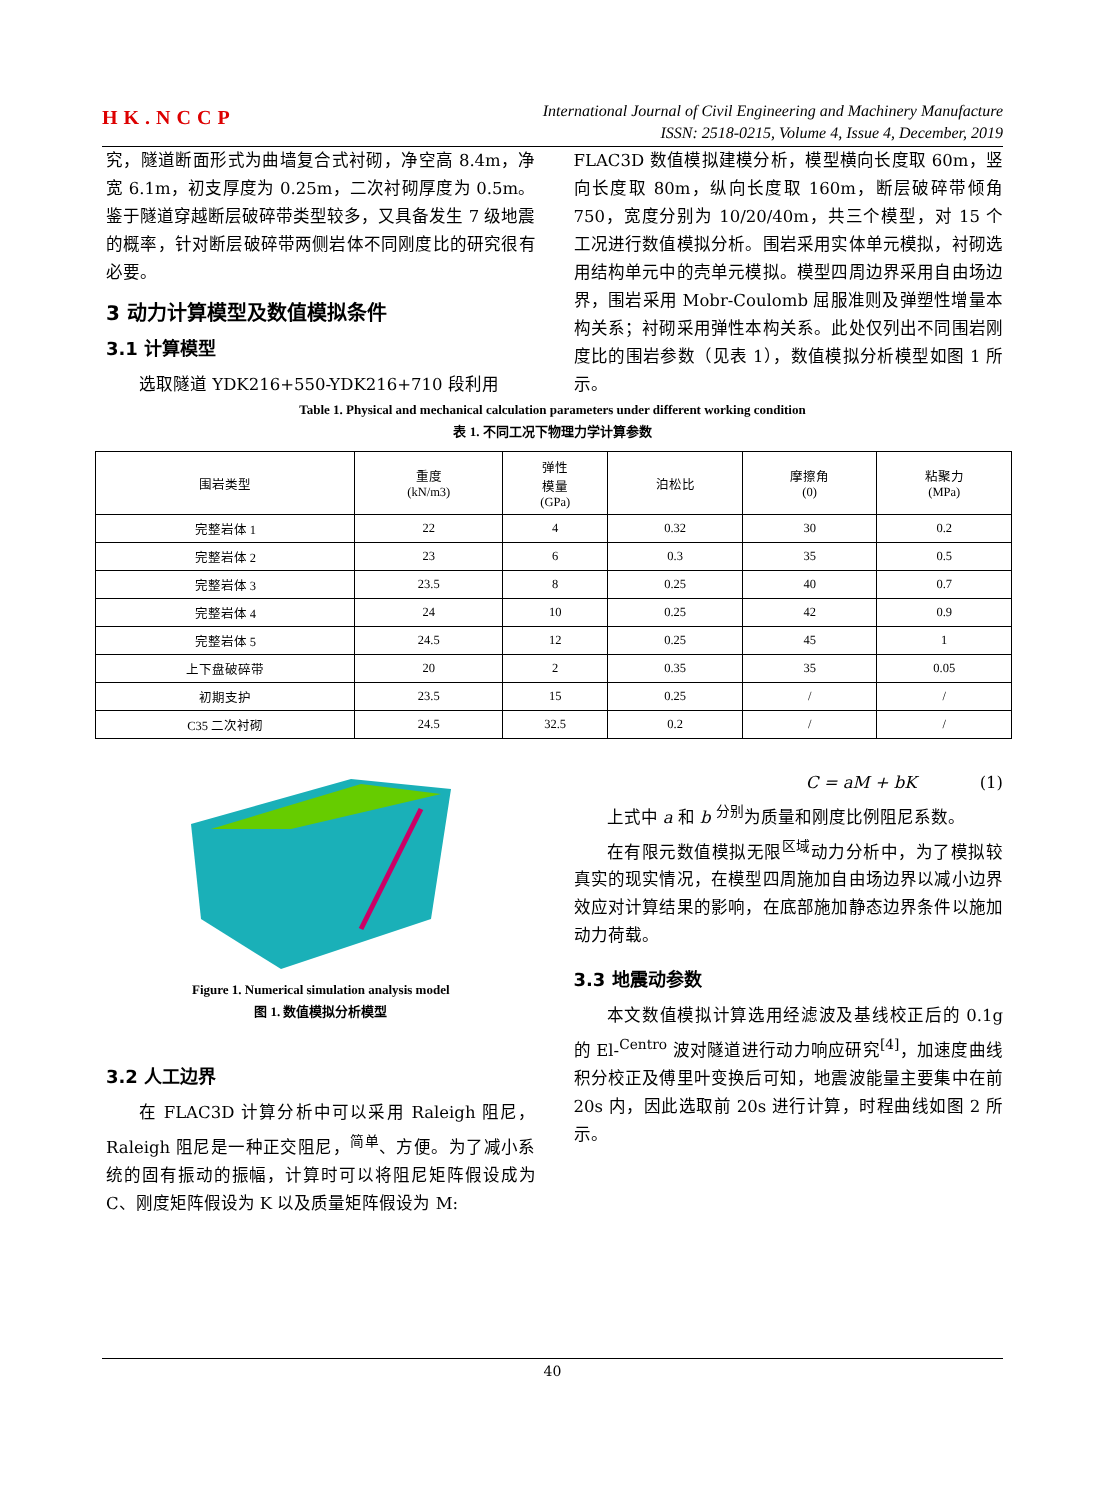HK.NCCP
International Journal of Civil Engineering and Machinery Manufacture
ISSN: 2518-0215, Volume 4, Issue 4, December, 2019
究，隧道断面形式为曲墙复合式衬砌，净空高 8.4m，净宽 6.1m，初支厚度为 0.25m，二次衬砌厚度为 0.5m。鉴于隧道穿越断层破碎带类型较多，又具备发生 7 级地震的概率，针对断层破碎带两侧岩体不同刚度比的研究很有必要。
3 动力计算模型及数值模拟条件
3.1 计算模型
选取隧道 YDK216+550-YDK216+710 段利用
FLAC3D 数值模拟建模分析，模型横向长度取 60m，竖向长度取 80m，纵向长度取 160m，断层破碎带倾角 750，宽度分别为 10/20/40m，共三个模型，对 15 个工况进行数值模拟分析。围岩采用实体单元模拟，衬砌选用结构单元中的壳单元模拟。模型四周边界采用自由场边界，围岩采用 Mobr-Coulomb 屈服准则及弹塑性增量本构关系；衬砌采用弹性本构关系。此处仅列出不同围岩刚度比的围岩参数（见表 1），数值模拟分析模型如图 1 所示。
Table 1. Physical and mechanical calculation parameters under different working condition
表 1. 不同工况下物理力学计算参数
| 围岩类型 | 重度 (kN/m3) | 弹性 模量 (GPa) | 泊松比 | 摩擦角 (0) | 粘聚力 (MPa) |
| --- | --- | --- | --- | --- | --- |
| 完整岩体 1 | 22 | 4 | 0.32 | 30 | 0.2 |
| 完整岩体 2 | 23 | 6 | 0.3 | 35 | 0.5 |
| 完整岩体 3 | 23.5 | 8 | 0.25 | 40 | 0.7 |
| 完整岩体 4 | 24 | 10 | 0.25 | 42 | 0.9 |
| 完整岩体 5 | 24.5 | 12 | 0.25 | 45 | 1 |
| 上下盘破碎带 | 20 | 2 | 0.35 | 35 | 0.05 |
| 初期支护 | 23.5 | 15 | 0.25 | / | / |
| C35 二次衬砌 | 24.5 | 32.5 | 0.2 | / | / |
Figure 1. Numerical simulation analysis model
图 1. 数值模拟分析模型
3.2 人工边界
在 FLAC3D 计算分析中可以采用 Raleigh 阻尼，Raleigh 阻尼是一种正交阻尼，<sup>简单</sup>、方便。为了减小系统的固有振动的振幅，计算时可以将阻尼矩阵假设成为 C、刚度矩阵假设为 K 以及质量矩阵假设为 M:
C = aM + bK (1)
上式中 a 和 b <sup>分别</sup>为质量和刚度比例阻尼系数。
在有限元数值模拟无限<sup>区域</sup>动力分析中，为了模拟较真实的现实情况，在模型四周施加自由场边界以减小边界效应对计算结果的影响，在底部施加静态边界条件以施加动力荷载。
3.3 地震动参数
本文数值模拟计算选用经滤波及基线校正后的 0.1g 的 El-<sup>Centro</sup> 波对隧道进行动力响应研究<sup>[4]</sup>，加速度曲线积分校正及傅里叶变换后可知，地震波能量主要集中在前 20s 内，因此选取前 20s 进行计算，时程曲线如图 2 所示。
40